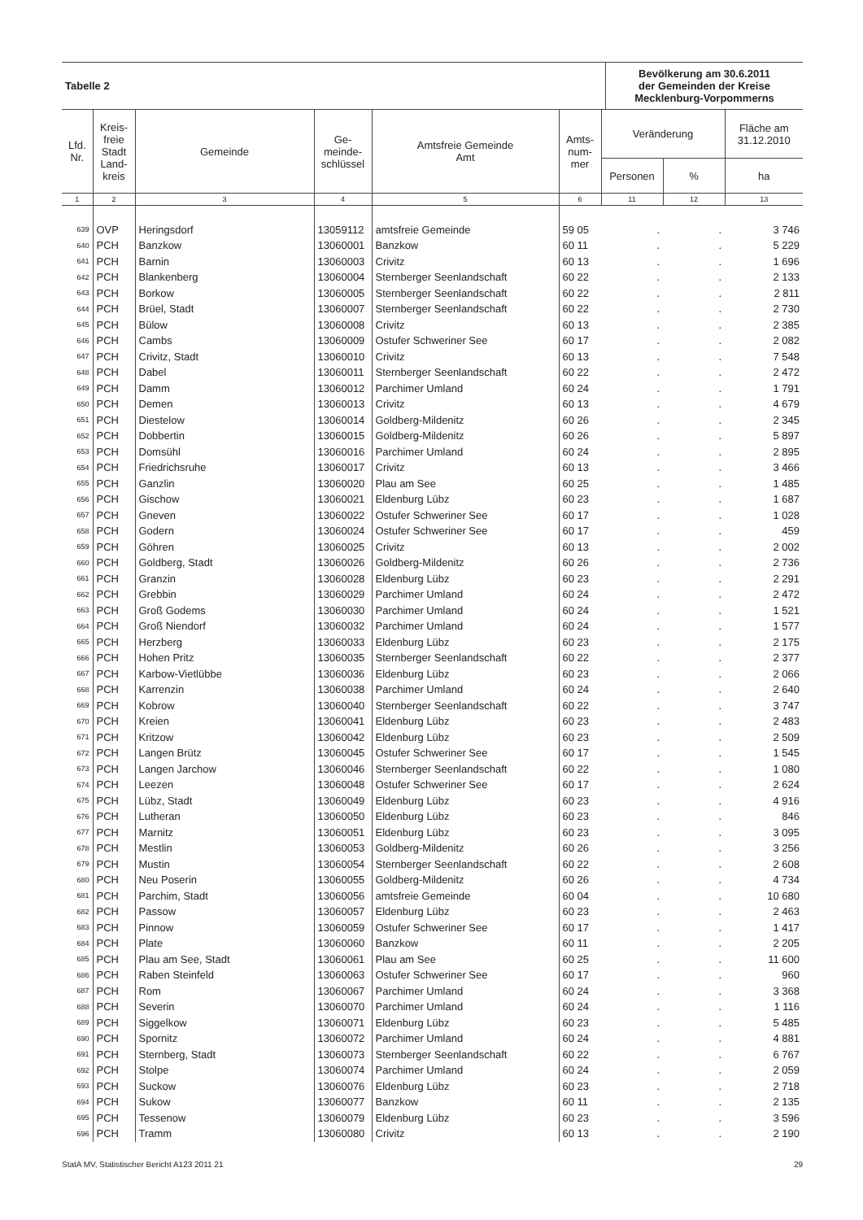| Tabelle 2 | Bevölkerung am 30.6.2011 der Gemeinden der Kreise Mecklenburg-Vorpommerns |
| Lfd. Nr. | Kreis- freie Stadt Land- kreis | Gemeinde | Ge- meinde- schlüssel | Amtsfreie Gemeinde Amt | Amts- num- mer | Veränderung | | Fläche am 31.12.2010 |
| --- | --- | --- | --- | --- | --- | --- | --- | --- |
| | | | | | | Personen | % | ha |
| 1 | 2 | 3 | 4 | 5 | 6 | 11 | 12 | 13 |
| 639 | OVP | Heringsdorf | 13059112 | amtsfreie Gemeinde | 59 05 | . | . | 3 746 |
| 640 | PCH | Banzkow | 13060001 | Banzkow | 60 11 | . | . | 5 229 |
| 641 | PCH | Barnin | 13060003 | Crivitz | 60 13 | . | . | 1 696 |
| 642 | PCH | Blankenberg | 13060004 | Sternberger Seenlandschaft | 60 22 | . | . | 2 133 |
| 643 | PCH | Borkow | 13060005 | Sternberger Seenlandschaft | 60 22 | . | . | 2 811 |
| 644 | PCH | Brüel, Stadt | 13060007 | Sternberger Seenlandschaft | 60 22 | . | . | 2 730 |
| 645 | PCH | Bülow | 13060008 | Crivitz | 60 13 | . | . | 2 385 |
| 646 | PCH | Cambs | 13060009 | Ostufer Schweriner See | 60 17 | . | . | 2 082 |
| 647 | PCH | Crivitz, Stadt | 13060010 | Crivitz | 60 13 | . | . | 7 548 |
| 648 | PCH | Dabel | 13060011 | Sternberger Seenlandschaft | 60 22 | . | . | 2 472 |
| 649 | PCH | Damm | 13060012 | Parchimer Umland | 60 24 | . | . | 1 791 |
| 650 | PCH | Demen | 13060013 | Crivitz | 60 13 | . | . | 4 679 |
| 651 | PCH | Diestelow | 13060014 | Goldberg-Mildenitz | 60 26 | . | . | 2 345 |
| 652 | PCH | Dobbertin | 13060015 | Goldberg-Mildenitz | 60 26 | . | . | 5 897 |
| 653 | PCH | Domsühl | 13060016 | Parchimer Umland | 60 24 | . | . | 2 895 |
| 654 | PCH | Friedrichsruhe | 13060017 | Crivitz | 60 13 | . | . | 3 466 |
| 655 | PCH | Ganzlin | 13060020 | Plau am See | 60 25 | . | . | 1 485 |
| 656 | PCH | Gischow | 13060021 | Eldenburg Lübz | 60 23 | . | . | 1 687 |
| 657 | PCH | Gneven | 13060022 | Ostufer Schweriner See | 60 17 | . | . | 1 028 |
| 658 | PCH | Godern | 13060024 | Ostufer Schweriner See | 60 17 | . | . | 459 |
| 659 | PCH | Göhren | 13060025 | Crivitz | 60 13 | . | . | 2 002 |
| 660 | PCH | Goldberg, Stadt | 13060026 | Goldberg-Mildenitz | 60 26 | . | . | 2 736 |
| 661 | PCH | Granzin | 13060028 | Eldenburg Lübz | 60 23 | . | . | 2 291 |
| 662 | PCH | Grebbin | 13060029 | Parchimer Umland | 60 24 | . | . | 2 472 |
| 663 | PCH | Groß Godems | 13060030 | Parchimer Umland | 60 24 | . | . | 1 521 |
| 664 | PCH | Groß Niendorf | 13060032 | Parchimer Umland | 60 24 | . | . | 1 577 |
| 665 | PCH | Herzberg | 13060033 | Eldenburg Lübz | 60 23 | . | . | 2 175 |
| 666 | PCH | Hohen Pritz | 13060035 | Sternberger Seenlandschaft | 60 22 | . | . | 2 377 |
| 667 | PCH | Karbow-Vietlübbe | 13060036 | Eldenburg Lübz | 60 23 | . | . | 2 066 |
| 668 | PCH | Karrenzin | 13060038 | Parchimer Umland | 60 24 | . | . | 2 640 |
| 669 | PCH | Kobrow | 13060040 | Sternberger Seenlandschaft | 60 22 | . | . | 3 747 |
| 670 | PCH | Kreien | 13060041 | Eldenburg Lübz | 60 23 | . | . | 2 483 |
| 671 | PCH | Kritzow | 13060042 | Eldenburg Lübz | 60 23 | . | . | 2 509 |
| 672 | PCH | Langen Brütz | 13060045 | Ostufer Schweriner See | 60 17 | . | . | 1 545 |
| 673 | PCH | Langen Jarchow | 13060046 | Sternberger Seenlandschaft | 60 22 | . | . | 1 080 |
| 674 | PCH | Leezen | 13060048 | Ostufer Schweriner See | 60 17 | . | . | 2 624 |
| 675 | PCH | Lübz, Stadt | 13060049 | Eldenburg Lübz | 60 23 | . | . | 4 916 |
| 676 | PCH | Lutheran | 13060050 | Eldenburg Lübz | 60 23 | . | . | 846 |
| 677 | PCH | Marnitz | 13060051 | Eldenburg Lübz | 60 23 | . | . | 3 095 |
| 678 | PCH | Mestlin | 13060053 | Goldberg-Mildenitz | 60 26 | . | . | 3 256 |
| 679 | PCH | Mustin | 13060054 | Sternberger Seenlandschaft | 60 22 | . | . | 2 608 |
| 680 | PCH | Neu Poserin | 13060055 | Goldberg-Mildenitz | 60 26 | . | . | 4 734 |
| 681 | PCH | Parchim, Stadt | 13060056 | amtsfreie Gemeinde | 60 04 | . | . | 10 680 |
| 682 | PCH | Passow | 13060057 | Eldenburg Lübz | 60 23 | . | . | 2 463 |
| 683 | PCH | Pinnow | 13060059 | Ostufer Schweriner See | 60 17 | . | . | 1 417 |
| 684 | PCH | Plate | 13060060 | Banzkow | 60 11 | . | . | 2 205 |
| 685 | PCH | Plau am See, Stadt | 13060061 | Plau am See | 60 25 | . | . | 11 600 |
| 686 | PCH | Raben Steinfeld | 13060063 | Ostufer Schweriner See | 60 17 | . | . | 960 |
| 687 | PCH | Rom | 13060067 | Parchimer Umland | 60 24 | . | . | 3 368 |
| 688 | PCH | Severin | 13060070 | Parchimer Umland | 60 24 | . | . | 1 116 |
| 689 | PCH | Siggelkow | 13060071 | Eldenburg Lübz | 60 23 | . | . | 5 485 |
| 690 | PCH | Spornitz | 13060072 | Parchimer Umland | 60 24 | . | . | 4 881 |
| 691 | PCH | Sternberg, Stadt | 13060073 | Sternberger Seenlandschaft | 60 22 | . | . | 6 767 |
| 692 | PCH | Stolpe | 13060074 | Parchimer Umland | 60 24 | . | . | 2 059 |
| 693 | PCH | Suckow | 13060076 | Eldenburg Lübz | 60 23 | . | . | 2 718 |
| 694 | PCH | Sukow | 13060077 | Banzkow | 60 11 | . | . | 2 135 |
| 695 | PCH | Tessenow | 13060079 | Eldenburg Lübz | 60 23 | . | . | 3 596 |
| 696 | PCH | Tramm | 13060080 | Crivitz | 60 13 | . | . | 2 190 |
StatA MV, Statistischer Bericht A123 2011 21 29